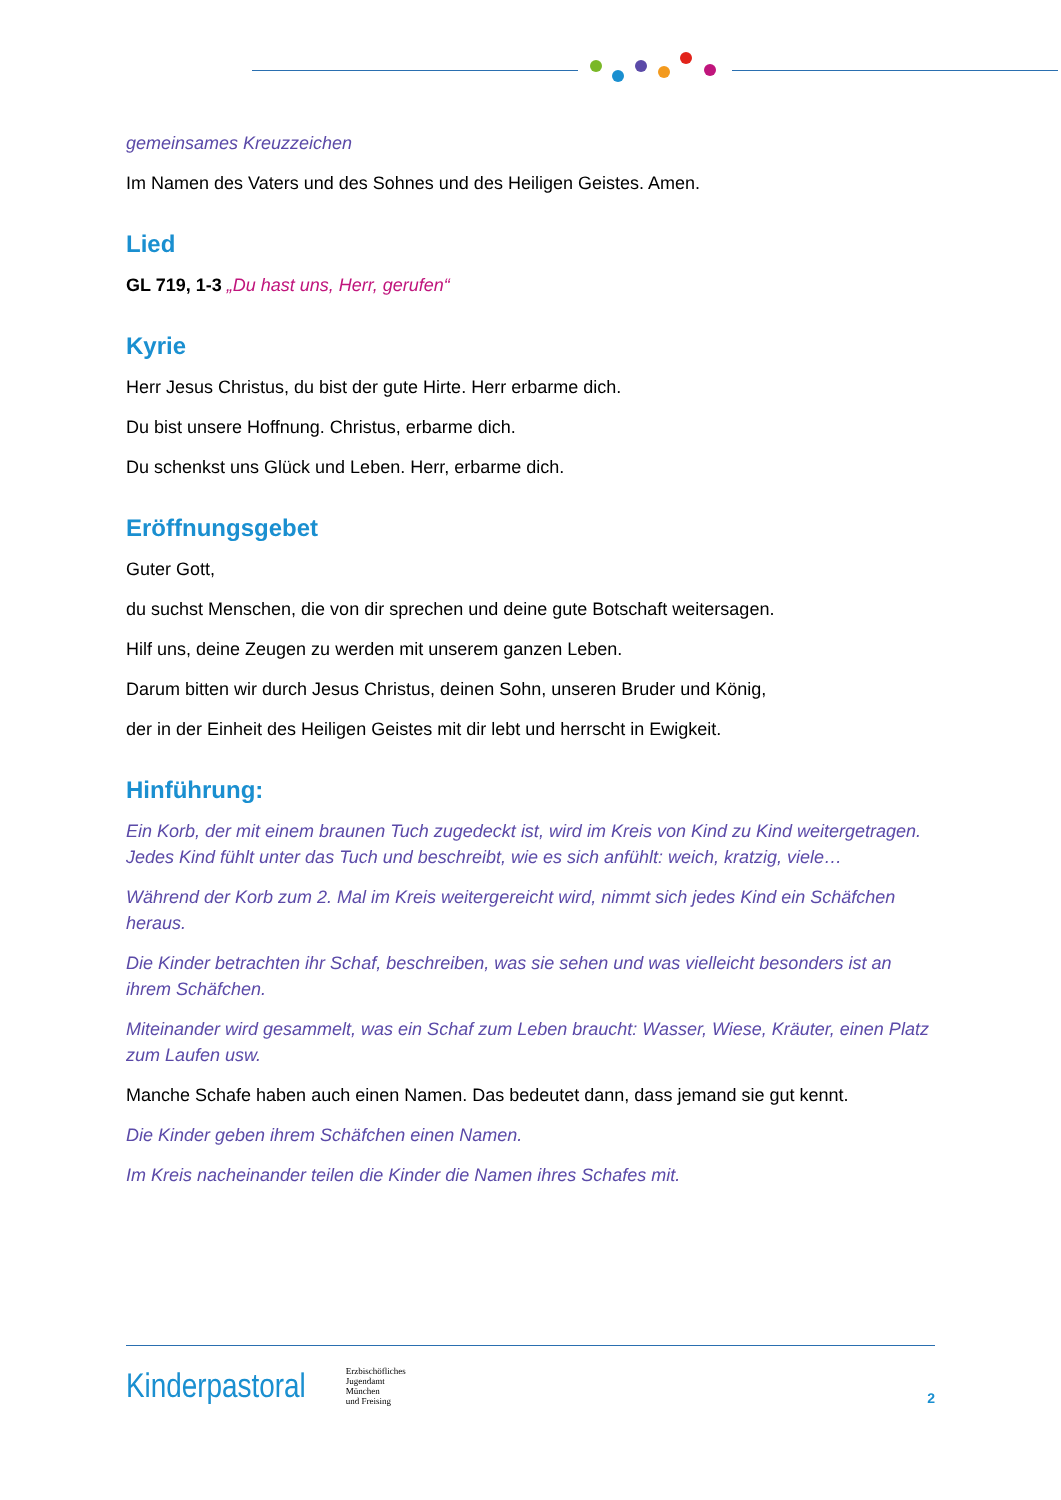gemeinsames Kreuzzeichen
Im Namen des Vaters und des Sohnes und des Heiligen Geistes. Amen.
Lied
GL 719, 1-3 „Du hast uns, Herr, gerufen“
Kyrie
Herr Jesus Christus, du bist der gute Hirte. Herr erbarme dich.
Du bist unsere Hoffnung. Christus, erbarme dich.
Du schenkst uns Glück und Leben. Herr, erbarme dich.
Eröffnungsgebet
Guter Gott,
du suchst Menschen, die von dir sprechen und deine gute Botschaft weitersagen.
Hilf uns, deine Zeugen zu werden mit unserem ganzen Leben.
Darum bitten wir durch Jesus Christus, deinen Sohn, unseren Bruder und König,
der in der Einheit des Heiligen Geistes mit dir lebt und herrscht in Ewigkeit.
Hinführung:
Ein Korb, der mit einem braunen Tuch zugedeckt ist, wird im Kreis von Kind zu Kind weitergetragen. Jedes Kind fühlt unter das Tuch und beschreibt, wie es sich anfühlt: weich, kratzig, viele…
Während der Korb zum 2. Mal im Kreis weitergereicht wird, nimmt sich jedes Kind ein Schäfchen heraus.
Die Kinder betrachten ihr Schaf, beschreiben, was sie sehen und was vielleicht besonders ist an ihrem Schäfchen.
Miteinander wird gesammelt, was ein Schaf zum Leben braucht: Wasser, Wiese, Kräuter, einen Platz zum Laufen usw.
Manche Schafe haben auch einen Namen. Das bedeutet dann, dass jemand sie gut kennt.
Die Kinder geben ihrem Schäfchen einen Namen.
Im Kreis nacheinander teilen die Kinder die Namen ihres Schafes mit.
Kinderpastoral
Erzbischöfliches
Jugendamt
München
und Freising
2